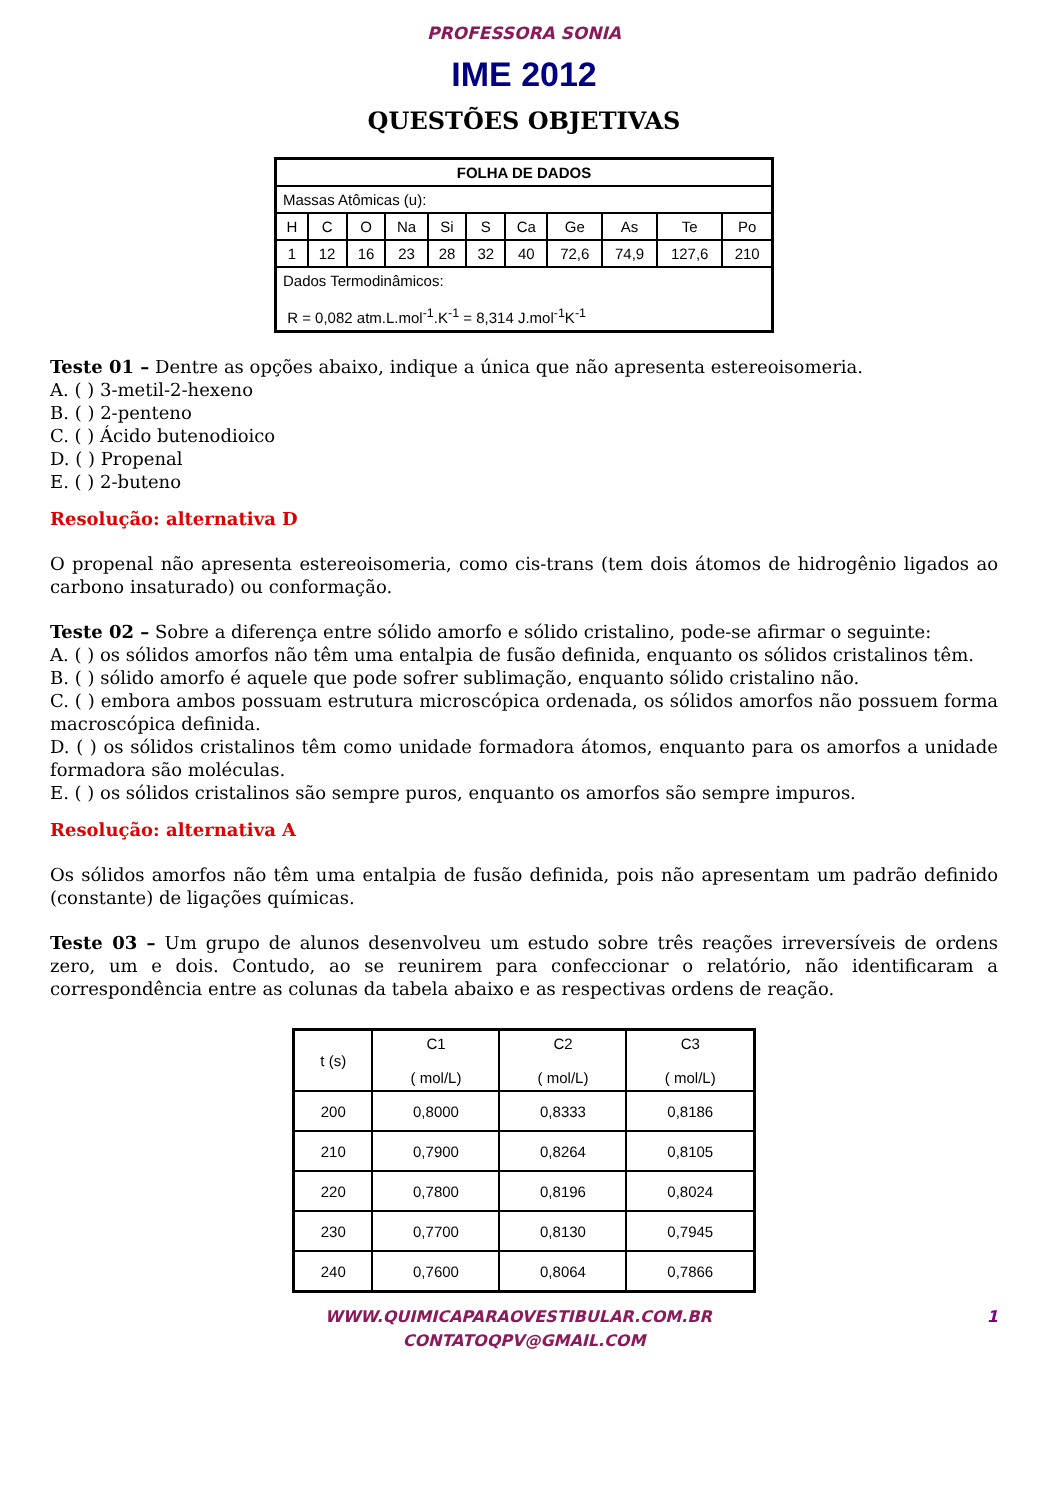PROFESSORA SONIA
IME 2012
QUESTÕES OBJETIVAS
| FOLHA DE DADOS | | | | | | | | | | |
| --- | --- | --- | --- | --- | --- | --- | --- | --- | --- | --- |
| Massas Atômicas (u): | | | | | | | | | | |
| H | C | O | Na | Si | S | Ca | Ge | As | Te | Po |
| 1 | 12 | 16 | 23 | 28 | 32 | 40 | 72,6 | 74,9 | 127,6 | 210 |
| Dados Termodinâmicos: R = 0,082 atm.L.mol<sup>-1</sup>.K<sup>-1</sup> = 8,314 J.mol<sup>-1</sup>K<sup>-1</sup> | | | | | | | | | | |
Teste 01 – Dentre as opções abaixo, indique a única que não apresenta estereoisomeria.
A. ( ) 3-metil-2-hexeno
B. ( ) 2-penteno
C. ( ) Ácido butenodioico
D. ( ) Propenal
E. ( ) 2-buteno
Resolução: alternativa D
O propenal não apresenta estereoisomeria, como cis-trans (tem dois átomos de hidrogênio ligados ao carbono insaturado) ou conformação.
Teste 02 – Sobre a diferença entre sólido amorfo e sólido cristalino, pode-se afirmar o seguinte:
A. ( ) os sólidos amorfos não têm uma entalpia de fusão definida, enquanto os sólidos cristalinos têm.
B. ( ) sólido amorfo é aquele que pode sofrer sublimação, enquanto sólido cristalino não.
C. ( ) embora ambos possuam estrutura microscópica ordenada, os sólidos amorfos não possuem forma macroscópica definida.
D. ( ) os sólidos cristalinos têm como unidade formadora átomos, enquanto para os amorfos a unidade formadora são moléculas.
E. ( ) os sólidos cristalinos são sempre puros, enquanto os amorfos são sempre impuros.
Resolução: alternativa A
Os sólidos amorfos não têm uma entalpia de fusão definida, pois não apresentam um padrão definido (constante) de ligações químicas.
Teste 03 – Um grupo de alunos desenvolveu um estudo sobre três reações irreversíveis de ordens zero, um e dois. Contudo, ao se reunirem para confeccionar o relatório, não identificaram a correspondência entre as colunas da tabela abaixo e as respectivas ordens de reação.
| t (s) | C1 ( mol/L) | C2 ( mol/L) | C3 ( mol/L) |
| --- | --- | --- | --- |
| 200 | 0,8000 | 0,8333 | 0,8186 |
| 210 | 0,7900 | 0,8264 | 0,8105 |
| 220 | 0,7800 | 0,8196 | 0,8024 |
| 230 | 0,7700 | 0,8130 | 0,7945 |
| 240 | 0,7600 | 0,8064 | 0,7866 |
WWW.QUIMICAPARAOVESTIBULAR.COM.BR 1
CONTATOQPV@GMAIL.COM